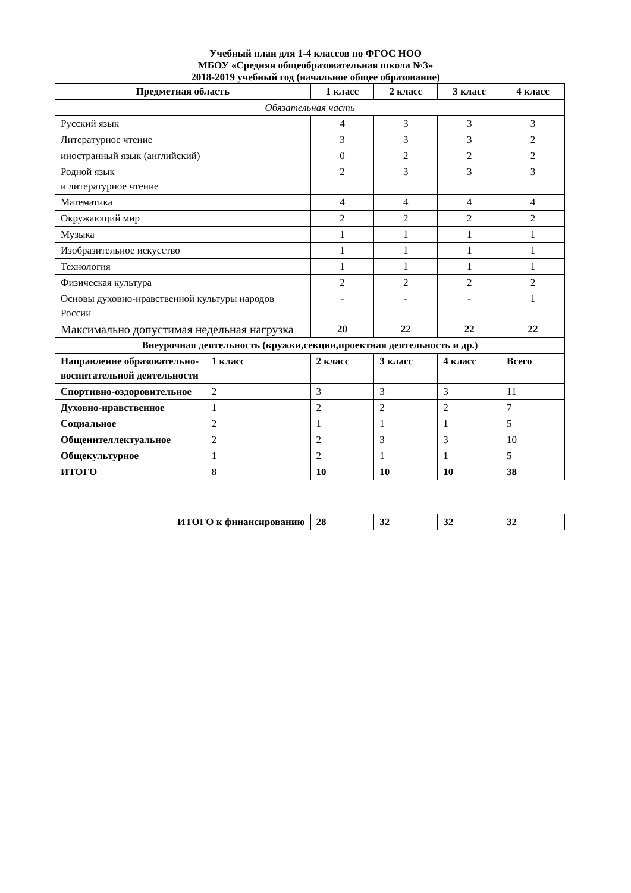Учебный план для 1-4 классов по ФГОС НОО
МБОУ «Средняя общеобразовательная школа №3»
2018-2019 учебный год (начальное общее образование)
| Предметная область | | 1 класс | 2 класс | 3 класс | 4 класс |
| --- | --- | --- | --- | --- | --- |
| Обязательная часть | | | | | |
| Русский язык | | 4 | 3 | 3 | 3 |
| Литературное чтение | | 3 | 3 | 3 | 2 |
| иностранный язык (английский) | | 0 | 2 | 2 | 2 |
| Родной язык и литературное чтение | | 2 | 3 | 3 | 3 |
| Математика | | 4 | 4 | 4 | 4 |
| Окружающий мир | | 2 | 2 | 2 | 2 |
| Музыка | | 1 | 1 | 1 | 1 |
| Изобразительное искусство | | 1 | 1 | 1 | 1 |
| Технология | | 1 | 1 | 1 | 1 |
| Физическая культура | | 2 | 2 | 2 | 2 |
| Основы духовно-нравственной культуры народов России | | - | - | - | 1 |
| Максимально допустимая недельная нагрузка | | 20 | 22 | 22 | 22 |
| Внеурочная деятельность (кружки,секции,проектная деятельность и др.) | | | | | |
| Направление образовательно-воспитательной деятельности | 1 класс | 2 класс | 3 класс | 4 класс | Всего |
| Спортивно-оздоровительное | 2 | 3 | 3 | 3 | 11 |
| Духовно-нравственное | 1 | 2 | 2 | 2 | 7 |
| Социальное | 2 | 1 | 1 | 1 | 5 |
| Общеинтеллектуальное | 2 | 2 | 3 | 3 | 10 |
| Общекультурное | 1 | 2 | 1 | 1 | 5 |
| ИТОГО | 8 | 10 | 10 | 10 | 38 |
| ИТОГО к финансированию | 28 | 32 | 32 | 32 |